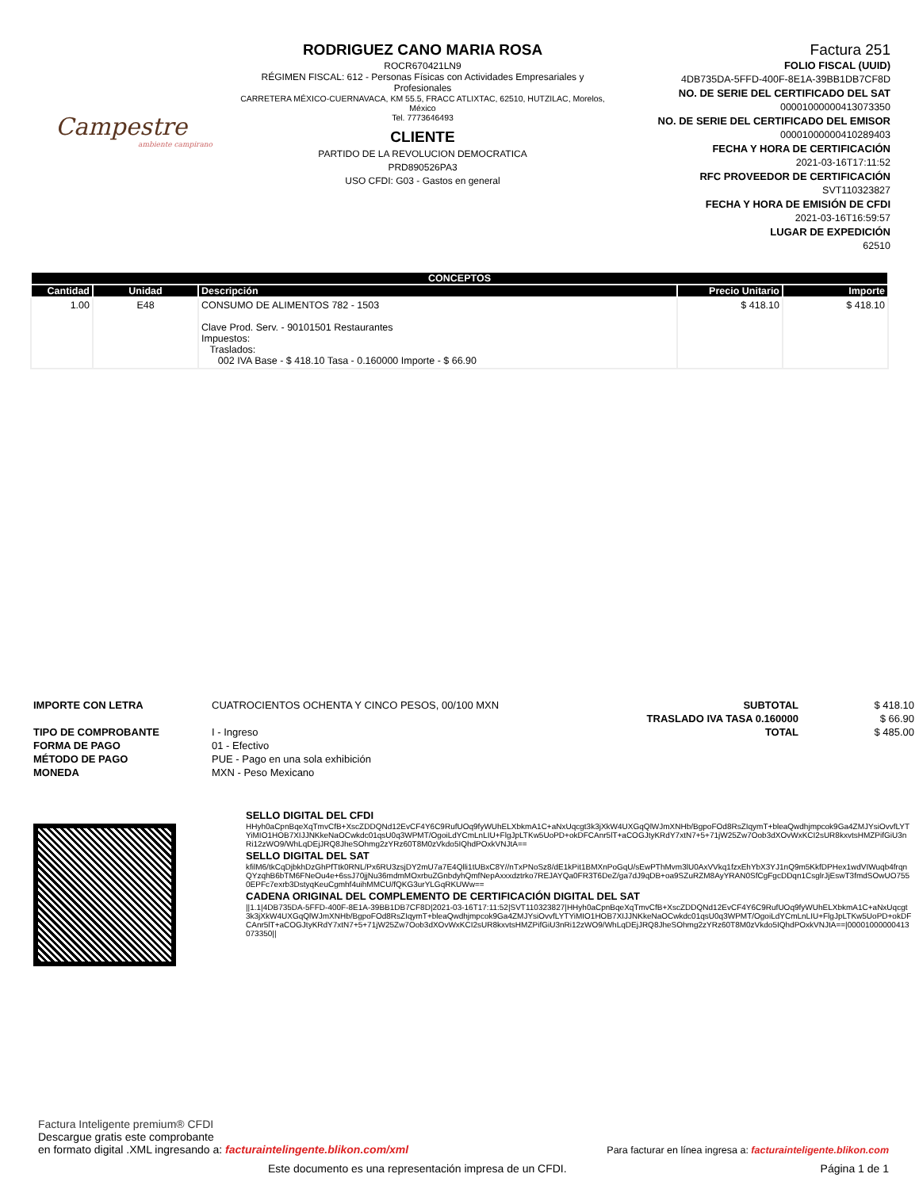Campestre
ambiente campirano
RODRIGUEZ CANO MARIA ROSA
ROCR670421LN9
RÉGIMEN FISCAL: 612 - Personas Físicas con Actividades Empresariales y Profesionales
CARRETERA MÉXICO-CUERNAVACA, KM 55.5, FRACC ATLIXTAC, 62510, HUTZILAC, Morelos, México
Tel. 7773646493
CLIENTE
PARTIDO DE LA REVOLUCION DEMOCRATICA
PRD890526PA3
USO CFDI: G03 - Gastos en general
Factura 251
FOLIO FISCAL (UUID)
4DB735DA-5FFD-400F-8E1A-39BB1DB7CF8D
NO. DE SERIE DEL CERTIFICADO DEL SAT
00001000000413073350
NO. DE SERIE DEL CERTIFICADO DEL EMISOR
00001000000410289403
FECHA Y HORA DE CERTIFICACIÓN
2021-03-16T17:11:52
RFC PROVEEDOR DE CERTIFICACIÓN
SVT110323827
FECHA Y HORA DE EMISIÓN DE CFDI
2021-03-16T16:59:57
LUGAR DE EXPEDICIÓN
62510
| CONCEPTOS | | | | |
| --- | --- | --- | --- | --- |
| Cantidad | Unidad | Descripción | Precio Unitario | Importe |
| 1.00 | E48 | CONSUMO DE ALIMENTOS 782 - 1503 Clave Prod. Serv. - 90101501 Restaurantes Impuestos: Traslados: 002 IVA Base - $ 418.10 Tasa - 0.160000 Importe - $ 66.90 | $ 418.10 | $ 418.10 |
IMPORTE CON LETRA
TIPO DE COMPROBANTE
FORMA DE PAGO
MÉTODO DE PAGO
MONEDA
CUATROCIENTOS OCHENTA Y CINCO PESOS, 00/100 MXN
I - Ingreso
01 - Efectivo
PUE - Pago en una sola exhibición
MXN - Peso Mexicano
SUBTOTAL
TRASLADO IVA TASA 0.160000
TOTAL
$ 418.10
$ 66.90
$ 485.00
SELLO DIGITAL DEL CFDI
HHyh0aCpnBqeXqTmvCfB+XscZDDQNd12EvCF4Y6C9RufUOq9fyWUhELXbkmA1C+aNxUqcgt3k3jXkW4UXGqQlWJmXNHb/BgpoFOd8RsZIqymT+bleaQwdhjmpcok9Ga4ZMJYsiOvvfLYTYiMIO1HOB7XIJJNKkeNaOCwkdc01qsU0q3WPMT/OgoiLdYCmLnLIU+FlgJpLTKw5UoPD+okDFCAnr5lT+aCOGJtyKRdY7xtN7+5+71jW25Zw7Oob3dXOvWxKCI2sUR8kxvtsHMZPifGiU3nRi12zWO9/WhLqDEjJRQ8JheSOhmg2zYRz60T8M0zVkdo5IQhdPOxkVNJtA==
SELLO DIGITAL DEL SAT
kfilM6/tkCqDjbkhDzGhPfTtk0RNL/Px6RU3zsjDY2mU7a7E4Qlli1tUBxC8Y//nTxPNoSz8/dE1kPit1BMXnPoGqU/sEwPThMvm3lU0AxVVkq1fzxEhYbX3YJ1nQ9m5KkfDPHex1wdVIWuqb4frqnQYzqhB6bTM6FNeOu4e+6ssJ70jjNu36mdmMOxrbuZGnbdyhQmfNepAxxxdztrko7REJAYQa0FR3T6DeZ/ga7dJ9qDB+oa9SZuRZM8AyYRAN0SfCgFgcDDqn1CsglrJjEswT3fmdSOwUO7550EPFc7exrb3DstyqKeuCgmhf4uihMMCU/fQKG3urYLGqRKUWw==
CADENA ORIGINAL DEL COMPLEMENTO DE CERTIFICACIÓN DIGITAL DEL SAT
||1.1|4DB735DA-5FFD-400F-8E1A-39BB1DB7CF8D|2021-03-16T17:11:52|SVT110323827|HHyh0aCpnBqeXqTmvCfB+XscZDDQNd12EvCF4Y6C9RufUOq9fyWUhELXbkmA1C+aNxUqcgt3k3jXkW4UXGqQlWJmXNHb/BgpoFOd8RsZIqymT+bleaQwdhjmpcok9Ga4ZMJYsiOvvfLYTYiMIO1HOB7XIJJNKkeNaOCwkdc01qsU0q3WPMT/OgoiLdYCmLnLIU+FlgJpLTKw5UoPD+okDFCAnr5lT+aCOGJtyKRdY7xtN7+5+71jW25Zw7Oob3dXOvWxKCI2sUR8kxvtsHMZPifGiU3nRi12zWO9/WhLqDEjJRQ8JheSOhmg2zYRz60T8M0zVkdo5IQhdPOxkVNJtA==|00001000000413073350||
Factura Inteligente premium® CFDI
Descargue gratis este comprobante
en formato digital .XML ingresando a: facturaintelingente.blikon.com/xml
Para facturar en línea ingresa a: facturainteligente.blikon.com
Este documento es una representación impresa de un CFDI. Página 1 de 1